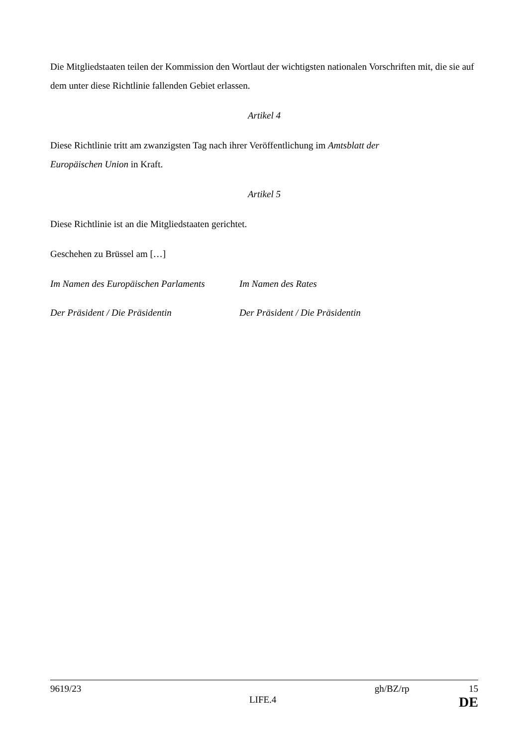Die Mitgliedstaaten teilen der Kommission den Wortlaut der wichtigsten nationalen Vorschriften mit, die sie auf dem unter diese Richtlinie fallenden Gebiet erlassen.
Artikel 4
Diese Richtlinie tritt am zwanzigsten Tag nach ihrer Veröffentlichung im Amtsblatt der
Europäischen Union in Kraft.
Artikel 5
Diese Richtlinie ist an die Mitgliedstaaten gerichtet.
Geschehen zu Brüssel am […]
Im Namen des Europäischen Parlaments
Im Namen des Rates
Der Präsident / Die Präsidentin Der Präsident / Die Präsidentin
9619/23 gh/BZ/rp 15
LIFE.4 DE